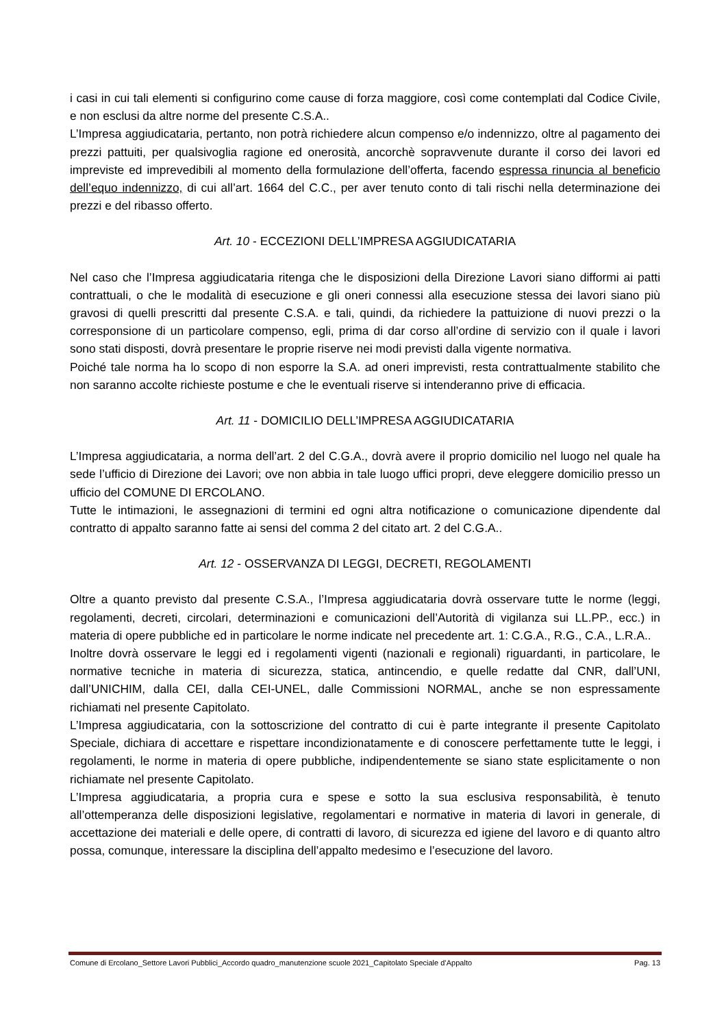i casi in cui tali elementi si configurino come cause di forza maggiore, così come contemplati dal Codice Civile, e non esclusi da altre norme del presente C.S.A..
L’Impresa aggiudicataria, pertanto, non potrà richiedere alcun compenso e/o indennizzo, oltre al pagamento dei prezzi pattuiti, per qualsivoglia ragione ed onerosità, ancorchè sopravvenute durante il corso dei lavori ed impreviste ed imprevedibili al momento della formulazione dell’offerta, facendo espressa rinuncia al beneficio dell’equo indennizzo, di cui all’art. 1664 del C.C., per aver tenuto conto di tali rischi nella determinazione dei prezzi e del ribasso offerto.
Art. 10 - ECCEZIONI DELL’IMPRESA AGGIUDICATARIA
Nel caso che l’Impresa aggiudicataria ritenga che le disposizioni della Direzione Lavori siano difformi ai patti contrattuali, o che le modalità di esecuzione e gli oneri connessi alla esecuzione stessa dei lavori siano più gravosi di quelli prescritti dal presente C.S.A. e tali, quindi, da richiedere la pattuizione di nuovi prezzi o la corresponsione di un particolare compenso, egli, prima di dar corso all’ordine di servizio con il quale i lavori sono stati disposti, dovrà presentare le proprie riserve nei modi previsti dalla vigente normativa.
Poiché tale norma ha lo scopo di non esporre la S.A. ad oneri imprevisti, resta contrattualmente stabilito che non saranno accolte richieste postume e che le eventuali riserve si intenderanno prive di efficacia.
Art. 11 - DOMICILIO DELL’IMPRESA AGGIUDICATARIA
L’Impresa aggiudicataria, a norma dell’art. 2 del C.G.A., dovrà avere il proprio domicilio nel luogo nel quale ha sede l’ufficio di Direzione dei Lavori; ove non abbia in tale luogo uffici propri, deve eleggere domicilio presso un ufficio del COMUNE DI ERCOLANO.
Tutte le intimazioni, le assegnazioni di termini ed ogni altra notificazione o comunicazione dipendente dal contratto di appalto saranno fatte ai sensi del comma 2 del citato art. 2 del C.G.A..
Art. 12 - OSSERVANZA DI LEGGI, DECRETI, REGOLAMENTI
Oltre a quanto previsto dal presente C.S.A., l’Impresa aggiudicataria dovrà osservare tutte le norme (leggi, regolamenti, decreti, circolari, determinazioni e comunicazioni dell’Autorità di vigilanza sui LL.PP., ecc.) in materia di opere pubbliche ed in particolare le norme indicate nel precedente art. 1: C.G.A., R.G., C.A., L.R.A..
Inoltre dovrà osservare le leggi ed i regolamenti vigenti (nazionali e regionali) riguardanti, in particolare, le normative tecniche in materia di sicurezza, statica, antincendio, e quelle redatte dal CNR, dall’UNI, dall’UNICHIM, dalla CEI, dalla CEI-UNEL, dalle Commissioni NORMAL, anche se non espressamente richiamati nel presente Capitolato.
L’Impresa aggiudicataria, con la sottoscrizione del contratto di cui è parte integrante il presente Capitolato Speciale, dichiara di accettare e rispettare incondizionatamente e di conoscere perfettamente tutte le leggi, i regolamenti, le norme in materia di opere pubbliche, indipendentemente se siano state esplicitamente o non richiamate nel presente Capitolato.
L’Impresa aggiudicataria, a propria cura e spese e sotto la sua esclusiva responsabilità, è tenuto all’ottemperanza delle disposizioni legislative, regolamentari e normative in materia di lavori in generale, di accettazione dei materiali e delle opere, di contratti di lavoro, di sicurezza ed igiene del lavoro e di quanto altro possa, comunque, interessare la disciplina dell’appalto medesimo e l’esecuzione del lavoro.
Comune di Ercolano_Settore Lavori Pubblici_Accordo quadro_manutenzione scuole 2021_Capitolato Speciale d’Appalto Pag. 13